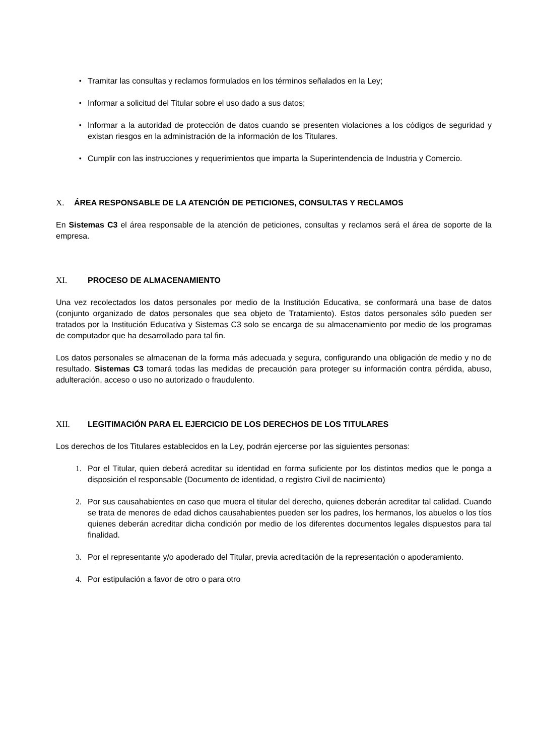• Tramitar las consultas y reclamos formulados en los términos señalados en la Ley;
• Informar a solicitud del Titular sobre el uso dado a sus datos;
• Informar a la autoridad de protección de datos cuando se presenten violaciones a los códigos de seguridad y existan riesgos en la administración de la información de los Titulares.
• Cumplir con las instrucciones y requerimientos que imparta la Superintendencia de Industria y Comercio.
X. ÁREA RESPONSABLE DE LA ATENCIÓN DE PETICIONES, CONSULTAS Y RECLAMOS
En Sistemas C3 el área responsable de la atención de peticiones, consultas y reclamos será el área de soporte de la empresa.
XI. PROCESO DE ALMACENAMIENTO
Una vez recolectados los datos personales por medio de la Institución Educativa, se conformará una base de datos (conjunto organizado de datos personales que sea objeto de Tratamiento). Estos datos personales sólo pueden ser tratados por la Institución Educativa y Sistemas C3 solo se encarga de su almacenamiento por medio de los programas de computador que ha desarrollado para tal fin.
Los datos personales se almacenan de la forma más adecuada y segura, configurando una obligación de medio y no de resultado. Sistemas C3 tomará todas las medidas de precaución para proteger su información contra pérdida, abuso, adulteración, acceso o uso no autorizado o fraudulento.
XII. LEGITIMACIÓN PARA EL EJERCICIO DE LOS DERECHOS DE LOS TITULARES
Los derechos de los Titulares establecidos en la Ley, podrán ejercerse por las siguientes personas:
1. Por el Titular, quien deberá acreditar su identidad en forma suficiente por los distintos medios que le ponga a disposición el responsable (Documento de identidad, o registro Civil de nacimiento)
2. Por sus causahabientes en caso que muera el titular del derecho, quienes deberán acreditar tal calidad. Cuando se trata de menores de edad dichos causahabientes pueden ser los padres, los hermanos, los abuelos o los tíos quienes deberán acreditar dicha condición por medio de los diferentes documentos legales dispuestos para tal finalidad.
3. Por el representante y/o apoderado del Titular, previa acreditación de la representación o apoderamiento.
4. Por estipulación a favor de otro o para otro